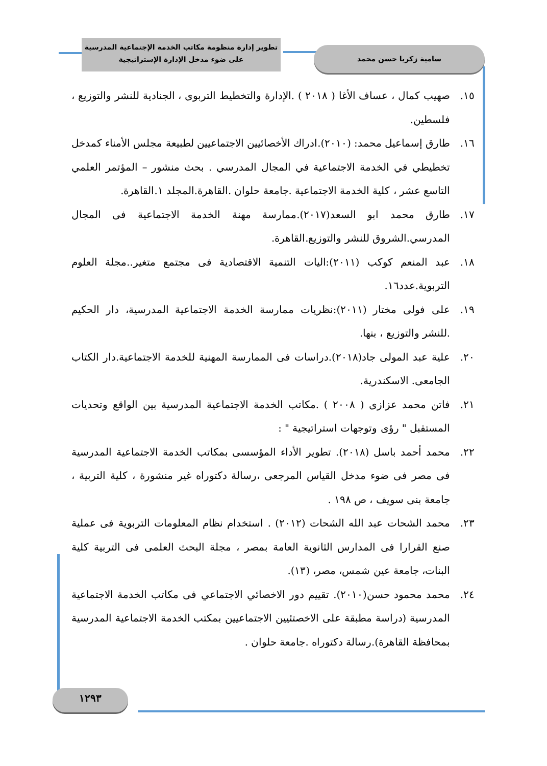تطوير إدارة منظومة مكاتب الخدمة الإجتماعية المدرسية
على ضوء مدخل الإدارة الإستراتيجية
سامية زكريا حسن محمد
١٥. صهيب كمال ، عساف الأغا ( ٢٠١٨ ) .الإدارة والتخطيط التربوى ، الجنادية للنشر والتوزيع ، فلسطين.
١٦. طارق إسماعيل محمد: (٢٠١٠).ادراك الأخصائيين الاجتماعيين لطبيعة مجلس الأمناء كمدخل تخطيطي في الخدمة الاجتماعية في المجال المدرسي . بحث منشور – المؤتمر العلمي التاسع عشر ، كلية الخدمة الاجتماعية .جامعة حلوان .القاهرة.المجلد ١.القاهرة.
١٧. طارق محمد ابو السعد(٢٠١٧).ممارسة مهنة الخدمة الاجتماعية فى المجال المدرسي.الشروق للنشر والتوزيع.القاهرة.
١٨. عبد المنعم كوكب (٢٠١١):اليات التنمية الاقتصادية فى مجتمع متغير..مجلة العلوم التربوية.عدد١٦.
١٩. على فولى مختار (٢٠١١):نظريات ممارسة الخدمة الاجتماعية المدرسية، دار الحكيم .للنشر والتوزيع ، بنها.
٢٠. علية عبد المولى جاد(٢٠١٨).دراسات فى الممارسة المهنية للخدمة الاجتماعية.دار الكتاب الجامعى. الاسكندرية.
٢١. فاتن محمد عزازى ( ٢٠٠٨ ) .مكاتب الخدمة الاجتماعية المدرسية بين الواقع وتحديات المستقبل " رؤى وتوجهات استراتيجية " :
٢٢. محمد أحمد باسل (٢٠١٨). تطوير الأداء المؤسسى بمكاتب الخدمة الاجتماعية المدرسية فى مصر فى ضوء مدخل القياس المرجعى ،رسالة دكتوراه غير منشورة ، كلية التربية ، جامعة بنى سويف ، ص ١٩٨ .
٢٣. محمد الشحات عبد الله الشحات (٢٠١٢) . استخدام نظام المعلومات التربوية فى عملية صنع القرارا فى المدارس الثانوية العامة بمصر ، مجلة البحث العلمى فى التربية كلية البنات، جامعة عين شمس، مصر، (١٣).
٢٤. محمد محمود حسن(٢٠١٠). تقييم دور الاخصائي الاجتماعي فى مكاتب الخدمة الاجتماعية المدرسية (دراسة مطبقة على الاخصتئيين الاجتماعيين بمكتب الخدمة الاجتماعية المدرسية بمحافظة القاهرة).رسالة دكتوراه .جامعة حلوان .
١٢٩٣